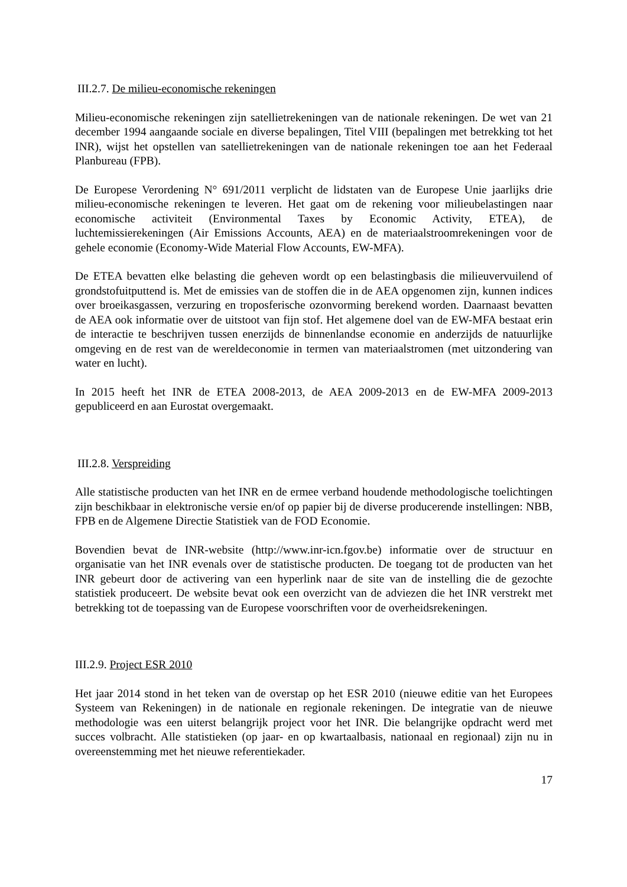III.2.7. De milieu-economische rekeningen
Milieu-economische rekeningen zijn satellietrekeningen van de nationale rekeningen. De wet van 21 december 1994 aangaande sociale en diverse bepalingen, Titel VIII (bepalingen met betrekking tot het INR), wijst het opstellen van satellietrekeningen van de nationale rekeningen toe aan het Federaal Planbureau (FPB).
De Europese Verordening N° 691/2011 verplicht de lidstaten van de Europese Unie jaarlijks drie milieu-economische rekeningen te leveren. Het gaat om de rekening voor milieubelastingen naar economische activiteit (Environmental Taxes by Economic Activity, ETEA), de luchtemissierekeningen (Air Emissions Accounts, AEA) en de materiaalstroomrekeningen voor de gehele economie (Economy-Wide Material Flow Accounts, EW-MFA).
De ETEA bevatten elke belasting die geheven wordt op een belastingbasis die milieuvervuilend of grondstofuitputtend is. Met de emissies van de stoffen die in de AEA opgenomen zijn, kunnen indices over broeikasgassen, verzuring en troposferische ozonvorming berekend worden. Daarnaast bevatten de AEA ook informatie over de uitstoot van fijn stof. Het algemene doel van de EW-MFA bestaat erin de interactie te beschrijven tussen enerzijds de binnenlandse economie en anderzijds de natuurlijke omgeving en de rest van de wereldeconomie in termen van materiaalstromen (met uitzondering van water en lucht).
In 2015 heeft het INR de ETEA 2008-2013, de AEA 2009-2013 en de EW-MFA 2009-2013 gepubliceerd en aan Eurostat overgemaakt.
III.2.8. Verspreiding
Alle statistische producten van het INR en de ermee verband houdende methodologische toelichtingen zijn beschikbaar in elektronische versie en/of op papier bij de diverse producerende instellingen: NBB, FPB en de Algemene Directie Statistiek van de FOD Economie.
Bovendien bevat de INR-website (http://www.inr-icn.fgov.be) informatie over de structuur en organisatie van het INR evenals over de statistische producten. De toegang tot de producten van het INR gebeurt door de activering van een hyperlink naar de site van de instelling die de gezochte statistiek produceert. De website bevat ook een overzicht van de adviezen die het INR verstrekt met betrekking tot de toepassing van de Europese voorschriften voor de overheidsrekeningen.
III.2.9. Project ESR 2010
Het jaar 2014 stond in het teken van de overstap op het ESR 2010 (nieuwe editie van het Europees Systeem van Rekeningen) in de nationale en regionale rekeningen. De integratie van de nieuwe methodologie was een uiterst belangrijk project voor het INR. Die belangrijke opdracht werd met succes volbracht. Alle statistieken (op jaar- en op kwartaalbasis, nationaal en regionaal) zijn nu in overeenstemming met het nieuwe referentiekader.
17